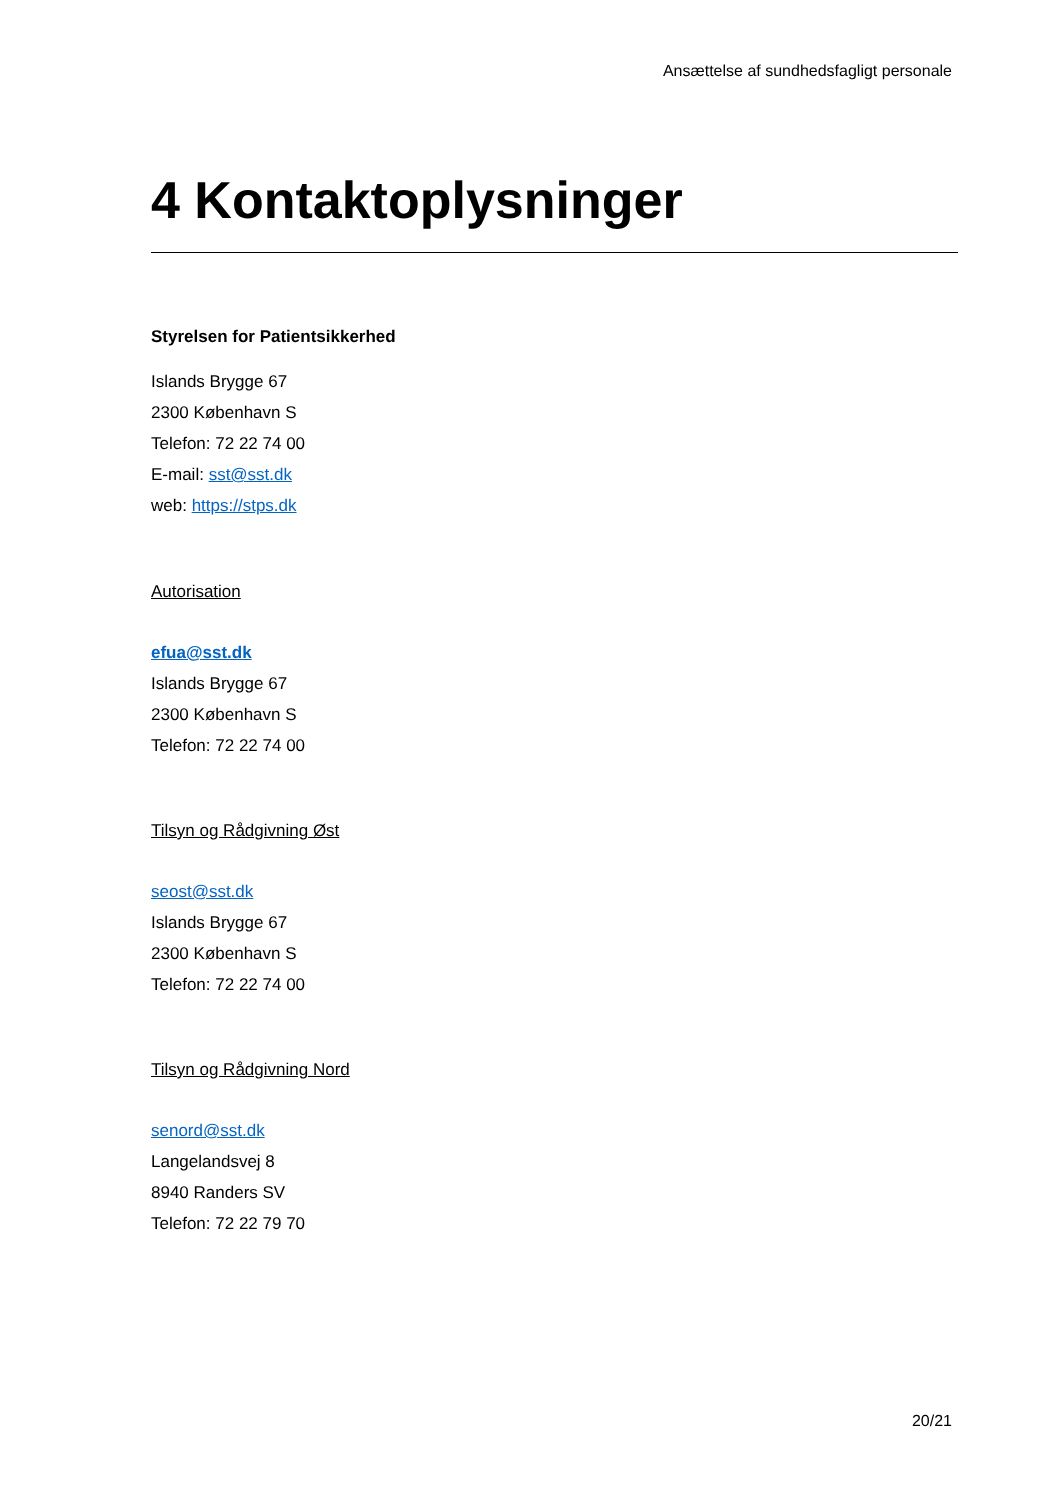Ansættelse af sundhedsfagligt personale
4 Kontaktoplysninger
Styrelsen for Patientsikkerhed
Islands Brygge 67
2300 København S
Telefon: 72 22 74 00
E-mail: sst@sst.dk
web: https://stps.dk
Autorisation
efua@sst.dk
Islands Brygge 67
2300 København S
Telefon: 72 22 74 00
Tilsyn og Rådgivning Øst
seost@sst.dk
Islands Brygge 67
2300 København S
Telefon: 72 22 74 00
Tilsyn og Rådgivning Nord
senord@sst.dk
Langelandsvej 8
8940 Randers SV
Telefon: 72 22 79 70
20/21